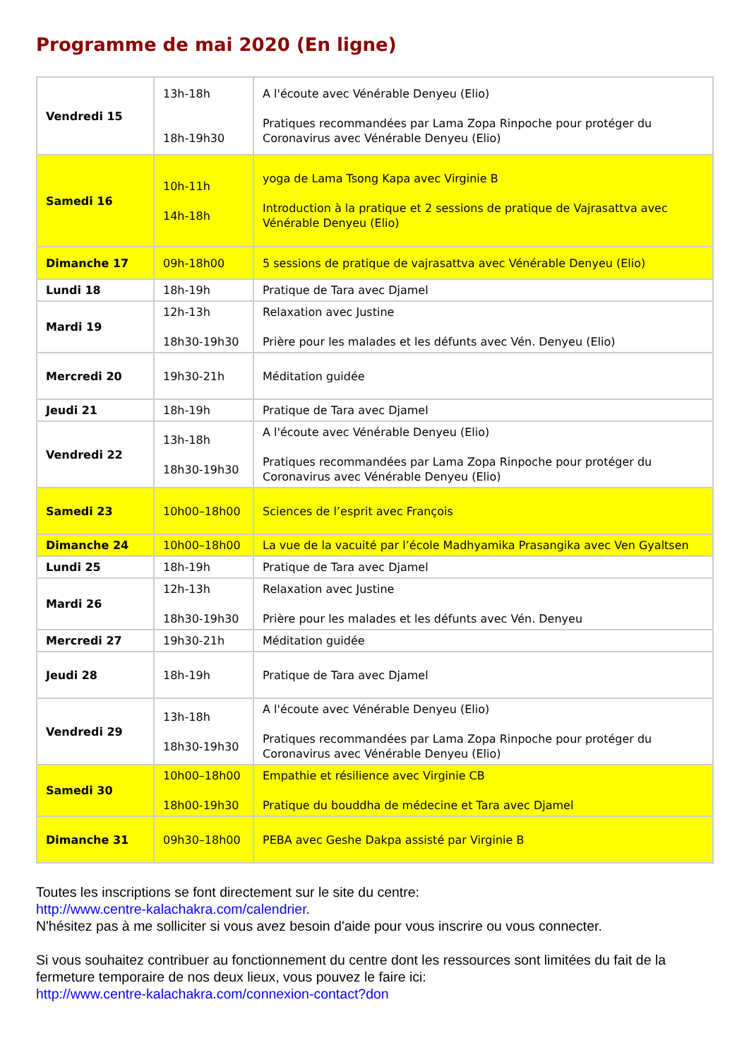Programme de mai 2020 (En ligne)
| Vendredi 15 | 13h-18h 18h-19h30 | A l'écoute avec Vénérable Denyeu (Elio) Pratiques recommandées par Lama Zopa Rinpoche pour protéger du Coronavirus avec Vénérable Denyeu (Elio) |
| Samedi 16 | 10h-11h 14h-18h | yoga de Lama Tsong Kapa avec Virginie B Introduction à la pratique et 2 sessions de pratique de Vajrasattva avec Vénérable Denyeu (Elio) |
| Dimanche 17 | 09h-18h00 | 5 sessions de pratique de vajrasattva avec Vénérable Denyeu (Elio) |
| Lundi 18 | 18h-19h | Pratique de Tara avec Djamel |
| Mardi 19 | 12h-13h 18h30-19h30 | Relaxation avec Justine Prière pour les malades et les défunts avec Vén. Denyeu (Elio) |
| Mercredi 20 | 19h30-21h | Méditation guidée |
| Jeudi 21 | 18h-19h | Pratique de Tara avec Djamel |
| Vendredi 22 | 13h-18h 18h30-19h30 | A l'écoute avec Vénérable Denyeu (Elio) Pratiques recommandées par Lama Zopa Rinpoche pour protéger du Coronavirus avec Vénérable Denyeu (Elio) |
| Samedi 23 | 10h00–18h00 | Sciences de l’esprit avec François |
| Dimanche 24 | 10h00–18h00 | La vue de la vacuité par l’école Madhyamika Prasangika avec Ven Gyaltsen |
| Lundi 25 | 18h-19h | Pratique de Tara avec Djamel |
| Mardi 26 | 12h-13h 18h30-19h30 | Relaxation avec Justine Prière pour les malades et les défunts avec Vén. Denyeu |
| Mercredi 27 | 19h30-21h | Méditation guidée |
| Jeudi 28 | 18h-19h | Pratique de Tara avec Djamel |
| Vendredi 29 | 13h-18h 18h30-19h30 | A l'écoute avec Vénérable Denyeu (Elio) Pratiques recommandées par Lama Zopa Rinpoche pour protéger du Coronavirus avec Vénérable Denyeu (Elio) |
| Samedi 30 | 10h00–18h00 18h00-19h30 | Empathie et résilience avec Virginie CB Pratique du bouddha de médecine et Tara avec Djamel |
| Dimanche 31 | 09h30–18h00 | PEBA avec Geshe Dakpa assisté par Virginie B |
Toutes les inscriptions se font directement sur le site du centre:
http://www.centre-kalachakra.com/calendrier.
N'hésitez pas à me solliciter si vous avez besoin d'aide pour vous inscrire ou vous connecter.
Si vous souhaitez contribuer au fonctionnement du centre dont les ressources sont limitées du fait de la fermeture temporaire de nos deux lieux, vous pouvez le faire ici:
http://www.centre-kalachakra.com/connexion-contact?don